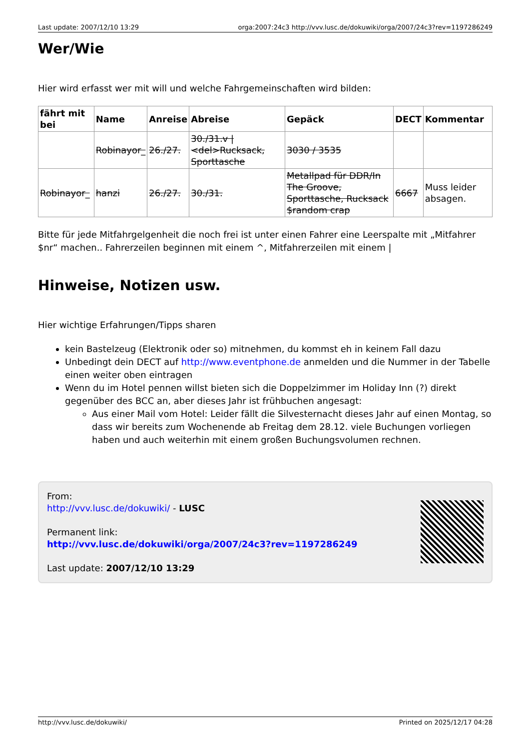Last update: 2007/12/10 13:29 orga:2007:24c3 http://vvv.lusc.de/dokuwiki/orga/2007/24c3?rev=1197286249
Wer/Wie
Hier wird erfasst wer mit will und welche Fahrgemeinschaften wird bilden:
| fährt mit bei | Name | Anreise | Abreise | Gepäck | DECT | Kommentar |
| --- | --- | --- | --- | --- | --- | --- |
| | Robinayor_ | 26./27. | 30./31.v / <del>Rucksack, Sporttasche | 3030 / 3535 | | |
| Robinayor_ | hanzi | 26./27. | 30./31. | Metallpad für DDR/In The Groove, Sporttasche, Rucksack $random crap | 6667 | Muss leider absagen. |
Bitte für jede Mitfahrgelgenheit die noch frei ist unter einen Fahrer eine Leerspalte mit „Mitfahrer $nr“ machen.. Fahrerzeilen beginnen mit einem ^, Mitfahrerzeilen mit einem |
Hinweise, Notizen usw.
Hier wichtige Erfahrungen/Tipps sharen
kein Bastelzeug (Elektronik oder so) mitnehmen, du kommst eh in keinem Fall dazu
Unbedingt dein DECT auf http://www.eventphone.de anmelden und die Nummer in der Tabelle einen weiter oben eintragen
Wenn du im Hotel pennen willst bieten sich die Doppelzimmer im Holiday Inn (?) direkt gegenüber des BCC an, aber dieses Jahr ist frühbuchen angesagt:
Aus einer Mail vom Hotel: Leider fällt die Silvesternacht dieses Jahr auf einen Montag, so dass wir bereits zum Wochenende ab Freitag dem 28.12. viele Buchungen vorliegen haben und auch weiterhin mit einem großen Buchungsvolumen rechnen.
From:
http://vvv.lusc.de/dokuwiki/ - LUSC
Permanent link:
http://vvv.lusc.de/dokuwiki/orga/2007/24c3?rev=1197286249
Last update: 2007/12/10 13:29
http://vvv.lusc.de/dokuwiki/ Printed on 2025/12/17 04:28